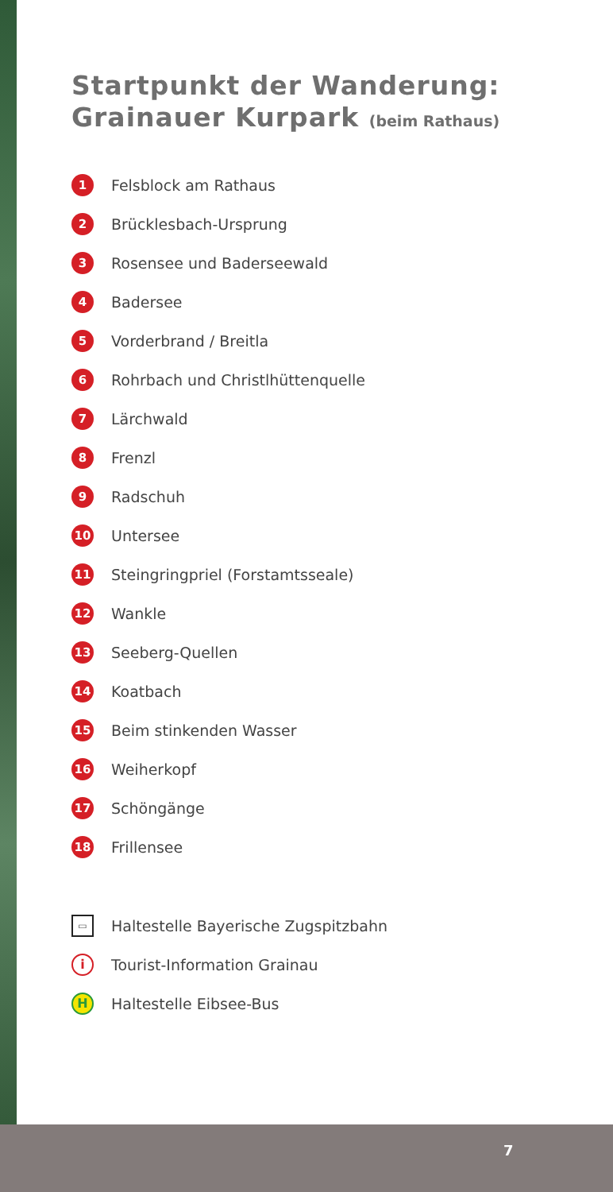Startpunkt der Wanderung:
Grainauer Kurpark (beim Rathaus)
1
Felsblock am Rathaus
2
Brücklesbach-Ursprung
3
Rosensee und Baderseewald
4
Badersee
5
Vorderbrand / Breitla
6
Rohrbach und Christlhüttenquelle
7
Lärchwald
8
Frenzl
9
Radschuh
10
Untersee
11
Steingringpriel (Forstamtsseale)
12
Wankle
13
Seeberg-Quellen
14
Koatbach
15
Beim stinkenden Wasser
16
Weiherkopf
17
Schöngänge
18
Frillensee
▭
Haltestelle Bayerische Zugspitzbahn
i
Tourist-Information Grainau
H
Haltestelle Eibsee-Bus
7